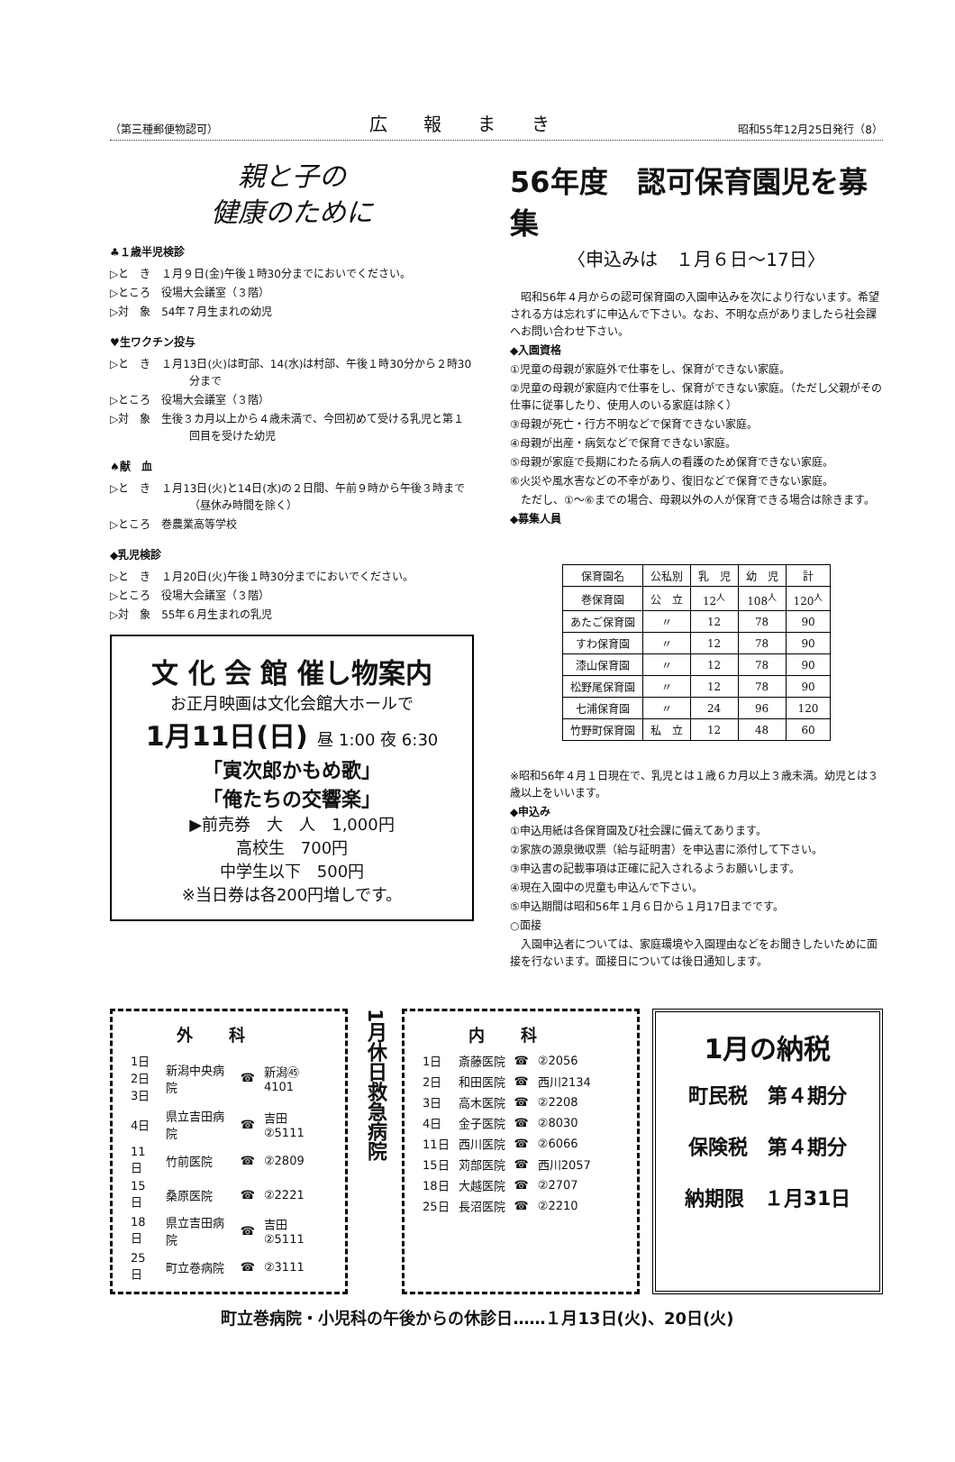（第三種郵便物認可） 広報まき 昭和55年12月25日発行（8）
親と子の
健康のために
♣１歳半児検診
▷と　き　１月９日(金)午後１時30分までにおいでください。
▷ところ　役場大会議室（３階）
▷対　象　54年７月生まれの幼児
♥生ワクチン投与
▷と　き　１月13日(火)は町部、14(水)は村部、午後１時30分から２時30分まで
▷ところ　役場大会議室（３階）
▷対　象　生後３カ月以上から４歳未満で、今回初めて受ける乳児と第１回目を受けた幼児
♠献　血
▷と　き　１月13日(火)と14日(水)の２日間、午前９時から午後３時まで（昼休み時間を除く）
▷ところ　巻農業高等学校
◆乳児検診
▷と　き　１月20日(火)午後１時30分までにおいでください。
▷ところ　役場大会議室（３階）
▷対　象　55年６月生まれの乳児
文 化 会 館 催し物案内
お正月映画は文化会館大ホールで
1月11日(日) 昼 1:00 夜 6:30
「寅次郎かもめ歌」
「俺たちの交響楽」
▶前売券　大　人　1,000円
高校生　700円
中学生以下　500円
※当日券は各200円増しです。
56年度　認可保育園児を募集
〈申込みは　１月６日～17日〉
　昭和56年４月からの認可保育園の入園申込みを次により行ないます。希望される方は忘れずに申込んで下さい。なお、不明な点がありましたら社会課へお問い合わせ下さい。
◆入園資格
①児童の母親が家庭外で仕事をし、保育ができない家庭。
②児童の母親が家庭内で仕事をし、保育ができない家庭。（ただし父親がその仕事に従事したり、使用人のいる家庭は除く）
③母親が死亡・行方不明などで保育できない家庭。
④母親が出産・病気などで保育できない家庭。
⑤母親が家庭で長期にわたる病人の看護のため保育できない家庭。
⑥火災や風水害などの不幸があり、復旧などで保育できない家庭。
　ただし、①～⑥までの場合、母親以外の人が保育できる場合は除きます。
◆募集人員
| 保育園名 | 公私別 | 乳 児 | 幼 児 | 計 |
| --- | --- | --- | --- | --- |
| 巻保育園 | 公 立 | 12<sup>人</sup> | 108<sup>人</sup> | 120<sup>人</sup> |
| あたご保育園 | 〃 | 12 | 78 | 90 |
| すわ保育園 | 〃 | 12 | 78 | 90 |
| 漆山保育園 | 〃 | 12 | 78 | 90 |
| 松野尾保育園 | 〃 | 12 | 78 | 90 |
| 七浦保育園 | 〃 | 24 | 96 | 120 |
| 竹野町保育園 | 私 立 | 12 | 48 | 60 |
※昭和56年４月１日現在で、乳児とは１歳６カ月以上３歳未満。幼児とは３歳以上をいいます。
◆申込み
①申込用紙は各保育園及び社会課に備えてあります。
②家族の源泉徴収票（給与証明書）を申込書に添付して下さい。
③申込書の記載事項は正確に記入されるようお願いします。
④現在入園中の児童も申込んで下さい。
⑤申込期間は昭和56年１月６日から１月17日までです。
○面接
　入園申込者については、家庭環境や入園理由などをお聞きしたいために面接を行ないます。面接日については後日通知します。
外科
| 1日 2日 3日 | 新潟中央病院 | ☎ | 新潟㊺4101 |
| 4日 | 県立吉田病院 | ☎ | 吉田②5111 |
| 11日 | 竹前医院 | ☎ | ②2809 |
| 15日 | 桑原医院 | ☎ | ②2221 |
| 18日 | 県立吉田病院 | ☎ | 吉田②5111 |
| 25日 | 町立巻病院 | ☎ | ②3111 |
1月休日救急病院
内科
| 1日 | 斎藤医院 | ☎ | ②2056 |
| 2日 | 和田医院 | ☎ | 西川2134 |
| 3日 | 高木医院 | ☎ | ②2208 |
| 4日 | 金子医院 | ☎ | ②8030 |
| 11日 | 西川医院 | ☎ | ②6066 |
| 15日 | 苅部医院 | ☎ | 西川2057 |
| 18日 | 大越医院 | ☎ | ②2707 |
| 25日 | 長沼医院 | ☎ | ②2210 |
1月の納税
町民税　第４期分
保険税　第４期分
納期限　１月31日
町立巻病院・小児科の午後からの休診日……１月13日(火)、20日(火)